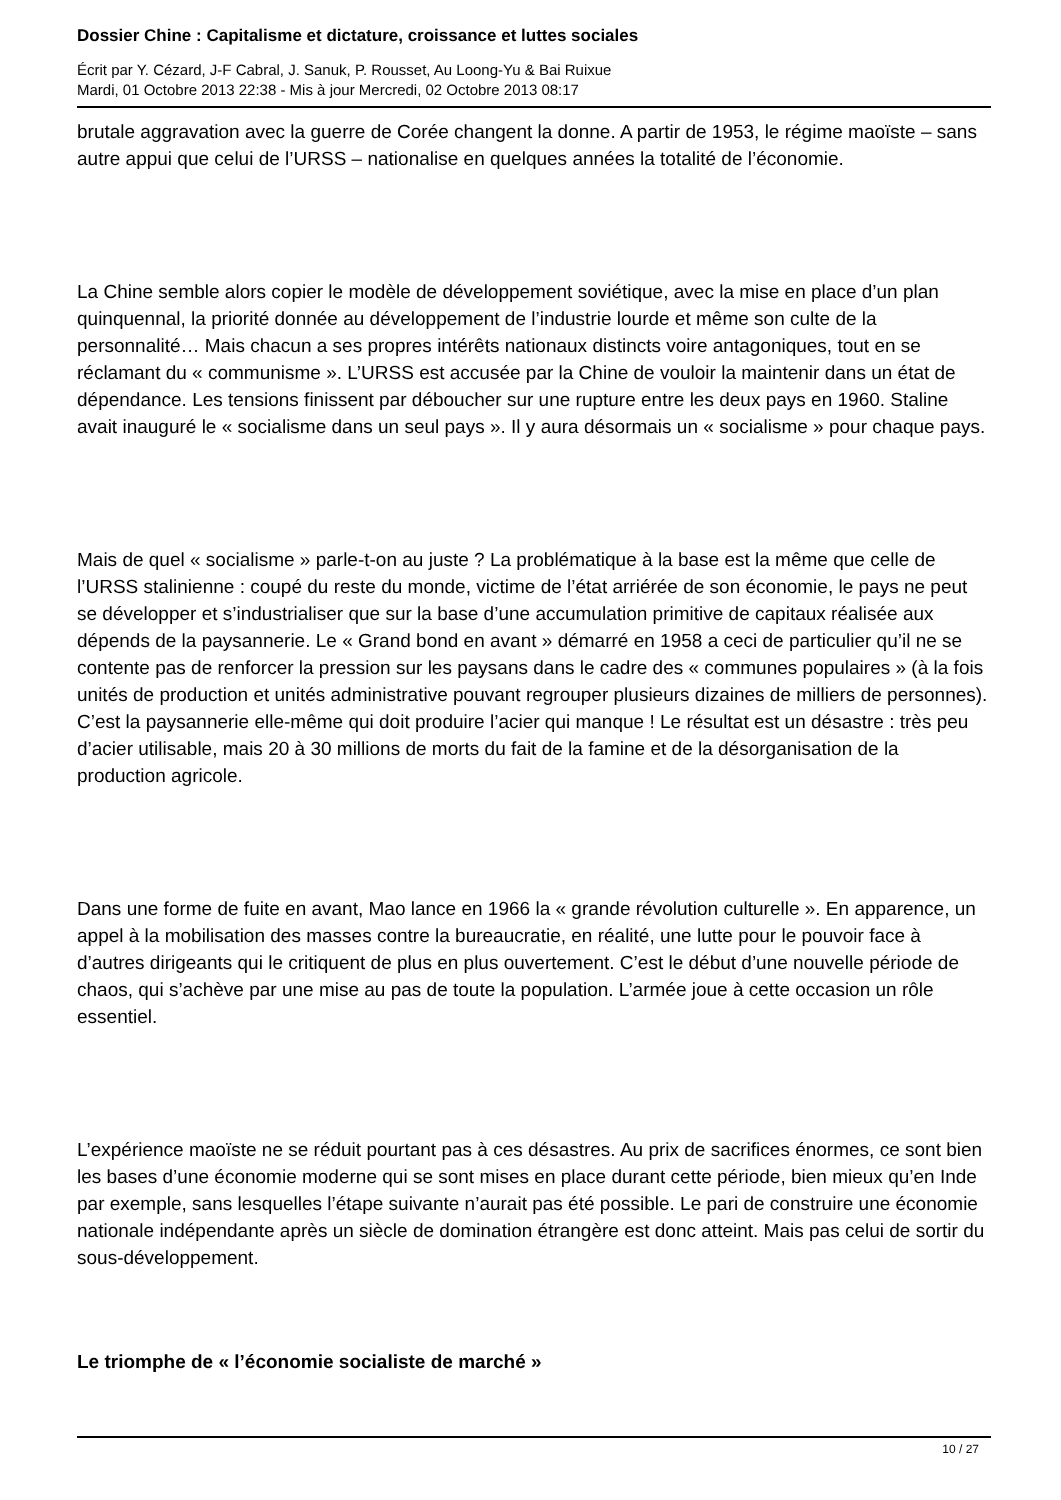Dossier Chine : Capitalisme et dictature, croissance et luttes sociales
Écrit par Y. Cézard, J-F Cabral, J. Sanuk, P. Rousset, Au Loong-Yu & Bai Ruixue
Mardi, 01 Octobre 2013 22:38 - Mis à jour Mercredi, 02 Octobre 2013 08:17
brutale aggravation avec la guerre de Corée changent la donne. A partir de 1953, le régime maoïste – sans autre appui que celui de l’URSS – nationalise en quelques années la totalité de l’économie.
La Chine semble alors copier le modèle de développement soviétique, avec la mise en place d’un plan quinquennal, la priorité donnée au développement de l’industrie lourde et même son culte de la personnalité… Mais chacun a ses propres intérêts nationaux distincts voire antagoniques, tout en se réclamant du « communisme ». L’URSS est accusée par la Chine de vouloir la maintenir dans un état de dépendance. Les tensions finissent par déboucher sur une rupture entre les deux pays en 1960. Staline avait inauguré le « socialisme dans un seul pays ». Il y aura désormais un « socialisme » pour chaque pays.
Mais de quel « socialisme » parle-t-on au juste ? La problématique à la base est la même que celle de l’URSS stalinienne : coupé du reste du monde, victime de l’état arriérée de son économie, le pays ne peut se développer et s’industrialiser que sur la base d’une accumulation primitive de capitaux réalisée aux dépends de la paysannerie. Le « Grand bond en avant » démarré en 1958 a ceci de particulier qu’il ne se contente pas de renforcer la pression sur les paysans dans le cadre des « communes populaires » (à la fois unités de production et unités administrative pouvant regrouper plusieurs dizaines de milliers de personnes). C’est la paysannerie elle-même qui doit produire l’acier qui manque ! Le résultat est un désastre : très peu d’acier utilisable, mais 20 à 30 millions de morts du fait de la famine et de la désorganisation de la production agricole.
Dans une forme de fuite en avant, Mao lance en 1966 la « grande révolution culturelle ». En apparence, un appel à la mobilisation des masses contre la bureaucratie, en réalité, une lutte pour le pouvoir face à d’autres dirigeants qui le critiquent de plus en plus ouvertement. C’est le début d’une nouvelle période de chaos, qui s’achève par une mise au pas de toute la population. L’armée joue à cette occasion un rôle essentiel.
L’expérience maoïste ne se réduit pourtant pas à ces désastres. Au prix de sacrifices énormes, ce sont bien les bases d’une économie moderne qui se sont mises en place durant cette période, bien mieux qu’en Inde par exemple, sans lesquelles l’étape suivante n’aurait pas été possible. Le pari de construire une économie nationale indépendante après un siècle de domination étrangère est donc atteint. Mais pas celui de sortir du sous-développement.
Le triomphe de « l’économie socialiste de marché »
10 / 27